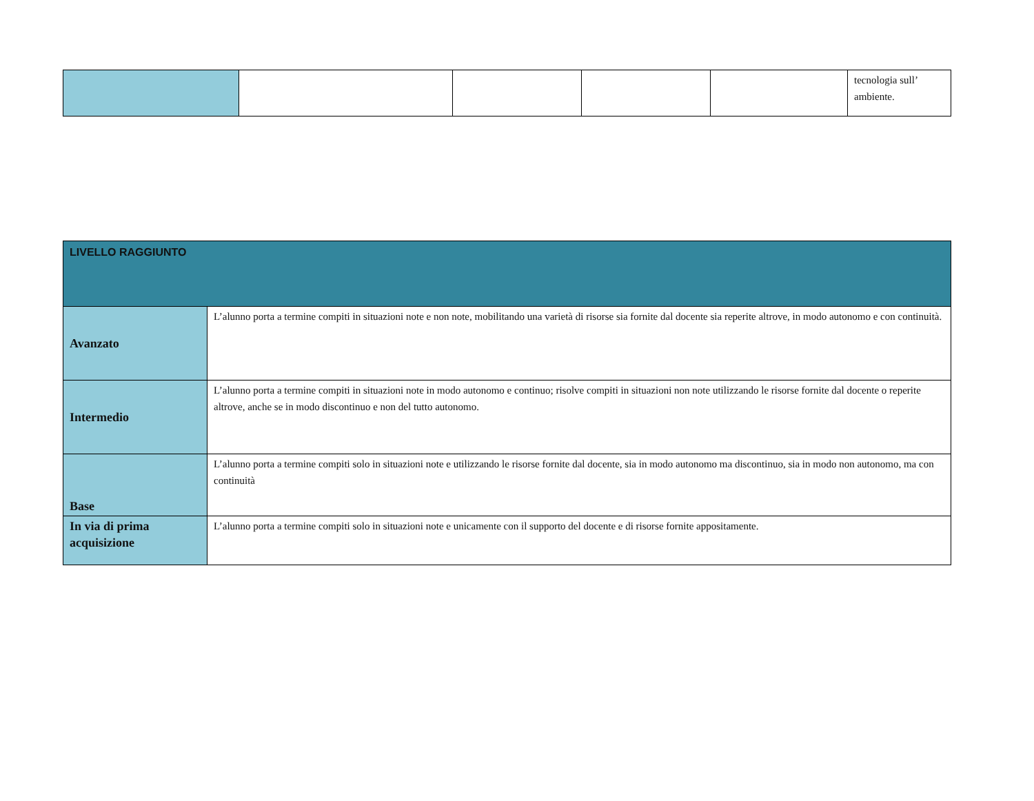| | | | | | tecnologia sull’ ambiente. |
| LIVELLO RAGGIUNTO | |
| Avanzato | L’alunno porta a termine compiti in situazioni note e non note, mobilitando una varietà di risorse sia fornite dal docente sia reperite altrove, in modo autonomo e con continuità. |
| Intermedio | L’alunno porta a termine compiti in situazioni note in modo autonomo e continuo; risolve compiti in situazioni non note utilizzando le risorse fornite dal docente o reperite altrove, anche se in modo discontinuo e non del tutto autonomo. |
| Base | L’alunno porta a termine compiti solo in situazioni note e utilizzando le risorse fornite dal docente, sia in modo autonomo ma discontinuo, sia in modo non autonomo, ma con continuità |
| In via di prima acquisizione | L’alunno porta a termine compiti solo in situazioni note e unicamente con il supporto del docente e di risorse fornite appositamente. |